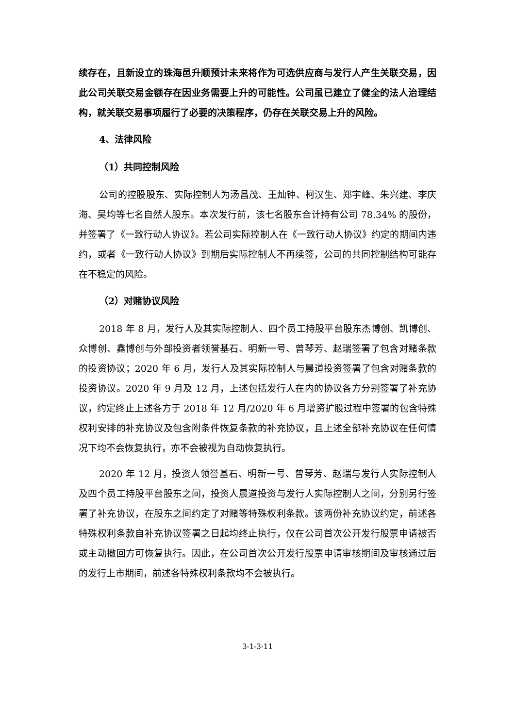续存在，且新设立的珠海邑升顺预计未来将作为可选供应商与发行人产生关联交易，因此公司关联交易金额存在因业务需要上升的可能性。公司虽已建立了健全的法人治理结构，就关联交易事项履行了必要的决策程序，仍存在关联交易上升的风险。
4、法律风险
（1）共同控制风险
公司的控股股东、实际控制人为汤昌茂、王灿钟、柯汉生、郑宇峰、朱兴建、李庆海、吴均等七名自然人股东。本次发行前，该七名股东合计持有公司 78.34% 的股份，并签署了《一致行动人协议》。若公司实际控制人在《一致行动人协议》约定的期间内违约，或者《一致行动人协议》到期后实际控制人不再续签，公司的共同控制结构可能存在不稳定的风险。
（2）对赌协议风险
2018 年 8 月，发行人及其实际控制人、四个员工持股平台股东杰博创、凯博创、众博创、鑫博创与外部投资者领誉基石、明新一号、曾琴芳、赵瑞签署了包含对赌条款的投资协议；2020 年 6 月，发行人及其实际控制人与晨道投资签署了包含对赌条款的投资协议。2020 年 9 月及 12 月，上述包括发行人在内的协议各方分别签署了补充协议，约定终止上述各方于 2018 年 12 月/2020 年 6 月增资扩股过程中签署的包含特殊权利安排的补充协议及包含附条件恢复条款的补充协议，且上述全部补充协议在任何情况下均不会恢复执行，亦不会被视为自动恢复执行。
2020 年 12 月，投资人领誉基石、明新一号、曾琴芳、赵瑞与发行人实际控制人及四个员工持股平台股东之间，投资人晨道投资与发行人实际控制人之间，分别另行签署了补充协议，在股东之间约定了对赌等特殊权利条款。该两份补充协议约定，前述各特殊权利条款自补充协议签署之日起均终止执行，仅在公司首次公开发行股票申请被否或主动撤回方可恢复执行。因此，在公司首次公开发行股票申请审核期间及审核通过后的发行上市期间，前述各特殊权利条款均不会被执行。
3-1-3-11